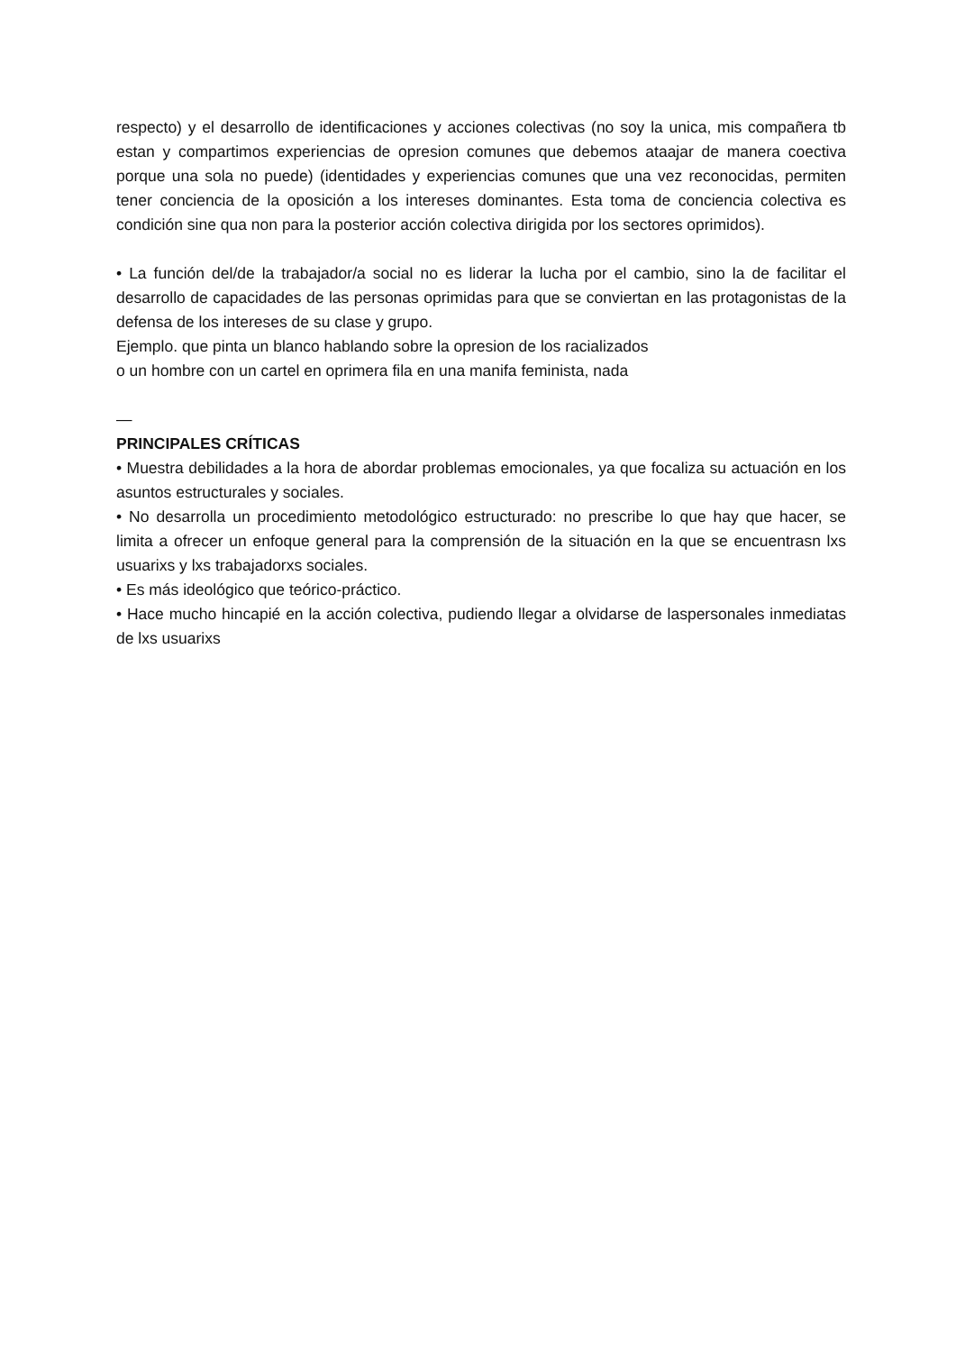respecto) y el desarrollo de identificaciones y acciones colectivas (no soy la unica, mis compañera tb estan y compartimos experiencias de opresion comunes que debemos ataajar de manera coectiva porque una sola no puede) (identidades y experiencias comunes que una vez reconocidas, permiten tener conciencia de la oposición a los intereses dominantes. Esta toma de conciencia colectiva es condición sine qua non para la posterior acción colectiva dirigida por los sectores oprimidos).
• La función del/de la trabajador/a social no es liderar la lucha por el cambio, sino la de facilitar el desarrollo de capacidades de las personas oprimidas para que se conviertan en las protagonistas de la defensa de los intereses de su clase y grupo.
Ejemplo. que pinta un blanco hablando sobre la opresion de los racializados
o un hombre con un cartel en oprimera fila en una manifa feminista, nada
—
PRINCIPALES CRÍTICAS
• Muestra debilidades a la hora de abordar problemas emocionales, ya que focaliza su actuación en los asuntos estructurales y sociales.
• No desarrolla un procedimiento metodológico estructurado: no prescribe lo que hay que hacer, se limita a ofrecer un enfoque general para la comprensión de la situación en la que se encuentrasn lxs usuarixs y lxs trabajadorxs sociales.
• Es más ideológico que teórico-práctico.
• Hace mucho hincapié en la acción colectiva, pudiendo llegar a olvidarse de laspersonales inmediatas de lxs usuarixs